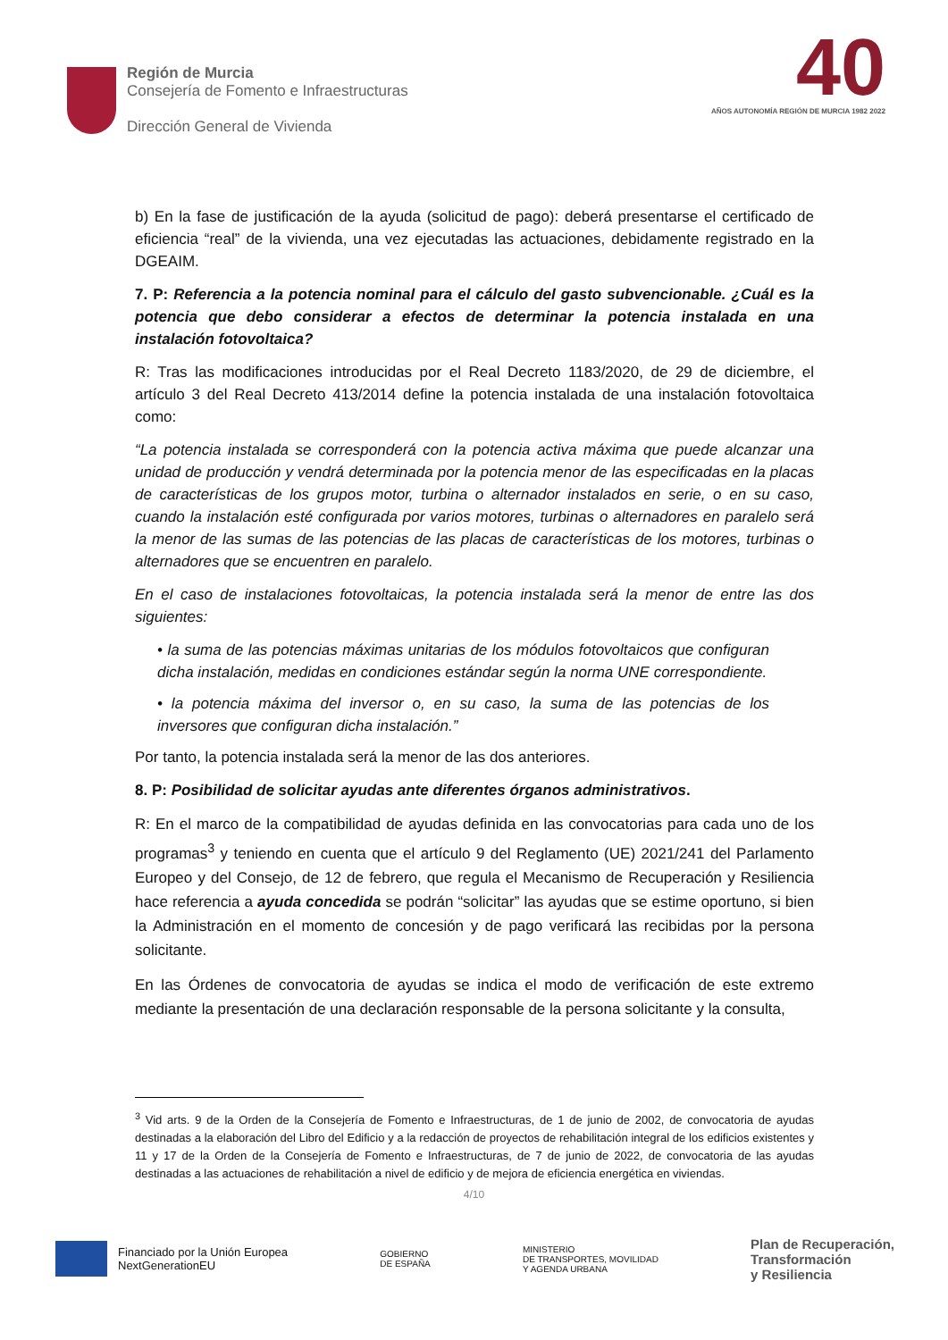Región de Murcia
Consejería de Fomento e Infraestructuras
Dirección General de Vivienda
40
AÑOS AUTONOMÍA REGIÓN DE MURCIA 1982 2022
b) En la fase de justificación de la ayuda (solicitud de pago): deberá presentarse el certificado de eficiencia “real” de la vivienda, una vez ejecutadas las actuaciones, debidamente registrado en la DGEAIM.
7. P: Referencia a la potencia nominal para el cálculo del gasto subvencionable. ¿Cuál es la potencia que debo considerar a efectos de determinar la potencia instalada en una instalación fotovoltaica?
R: Tras las modificaciones introducidas por el Real Decreto 1183/2020, de 29 de diciembre, el artículo 3 del Real Decreto 413/2014 define la potencia instalada de una instalación fotovoltaica como:
“La potencia instalada se corresponderá con la potencia activa máxima que puede alcanzar una unidad de producción y vendrá determinada por la potencia menor de las especificadas en la placas de características de los grupos motor, turbina o alternador instalados en serie, o en su caso, cuando la instalación esté configurada por varios motores, turbinas o alternadores en paralelo será la menor de las sumas de las potencias de las placas de características de los motores, turbinas o alternadores que se encuentren en paralelo.
En el caso de instalaciones fotovoltaicas, la potencia instalada será la menor de entre las dos siguientes:
• la suma de las potencias máximas unitarias de los módulos fotovoltaicos que configuran dicha instalación, medidas en condiciones estándar según la norma UNE correspondiente.
• la potencia máxima del inversor o, en su caso, la suma de las potencias de los inversores que configuran dicha instalación.”
Por tanto, la potencia instalada será la menor de las dos anteriores.
8. P: Posibilidad de solicitar ayudas ante diferentes órganos administrativos.
R: En el marco de la compatibilidad de ayudas definida en las convocatorias para cada uno de los programas<sup>3</sup> y teniendo en cuenta que el artículo 9 del Reglamento (UE) 2021/241 del Parlamento Europeo y del Consejo, de 12 de febrero, que regula el Mecanismo de Recuperación y Resiliencia hace referencia a ayuda concedida se podrán “solicitar” las ayudas que se estime oportuno, si bien la Administración en el momento de concesión y de pago verificará las recibidas por la persona solicitante.
En las Órdenes de convocatoria de ayudas se indica el modo de verificación de este extremo mediante la presentación de una declaración responsable de la persona solicitante y la consulta,
<sup>3</sup> Vid arts. 9 de la Orden de la Consejería de Fomento e Infraestructuras, de 1 de junio de 2002, de convocatoria de ayudas destinadas a la elaboración del Libro del Edificio y a la redacción de proyectos de rehabilitación integral de los edificios existentes y 11 y 17 de la Orden de la Consejería de Fomento e Infraestructuras, de 7 de junio de 2022, de convocatoria de las ayudas destinadas a las actuaciones de rehabilitación a nivel de edificio y de mejora de eficiencia energética en viviendas.
4/10
Financiado por la Unión Europea
NextGenerationEU
GOBIERNO
DE ESPAÑA
MINISTERIO
DE TRANSPORTES, MOVILIDAD
Y AGENDA URBANA
Plan de Recuperación,
Transformación
y Resiliencia